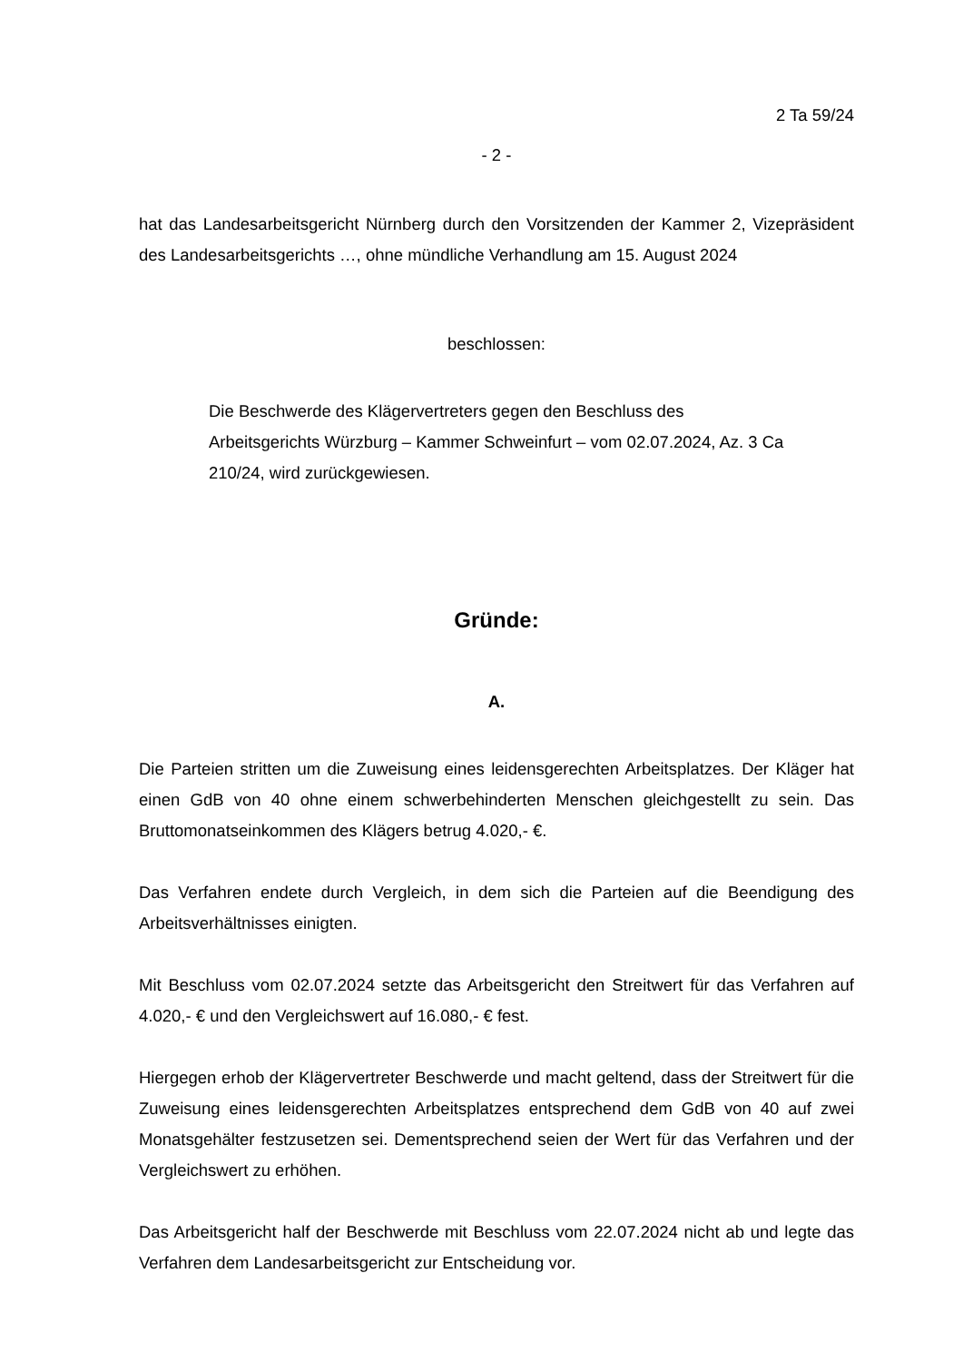2 Ta 59/24
- 2 -
hat das Landesarbeitsgericht Nürnberg durch den Vorsitzenden der Kammer 2, Vizepräsident des Landesarbeitsgerichts …, ohne mündliche Verhandlung am 15. August 2024
beschlossen:
Die Beschwerde des Klägervertreters gegen den Beschluss des Arbeitsgerichts Würzburg – Kammer Schweinfurt – vom 02.07.2024, Az. 3 Ca 210/24, wird zurückgewiesen.
Gründe:
A.
Die Parteien stritten um die Zuweisung eines leidensgerechten Arbeitsplatzes. Der Kläger hat einen GdB von 40 ohne einem schwerbehinderten Menschen gleichgestellt zu sein. Das Bruttomonatseinkommen des Klägers betrug 4.020,- €.
Das Verfahren endete durch Vergleich, in dem sich die Parteien auf die Beendigung des Arbeitsverhältnisses einigten.
Mit Beschluss vom 02.07.2024 setzte das Arbeitsgericht den Streitwert für das Verfahren auf 4.020,- € und den Vergleichswert auf 16.080,- € fest.
Hiergegen erhob der Klägervertreter Beschwerde und macht geltend, dass der Streitwert für die Zuweisung eines leidensgerechten Arbeitsplatzes entsprechend dem GdB von 40 auf zwei Monatsgehälter festzusetzen sei. Dementsprechend seien der Wert für das Verfahren und der Vergleichswert zu erhöhen.
Das Arbeitsgericht half der Beschwerde mit Beschluss vom 22.07.2024 nicht ab und legte das Verfahren dem Landesarbeitsgericht zur Entscheidung vor.